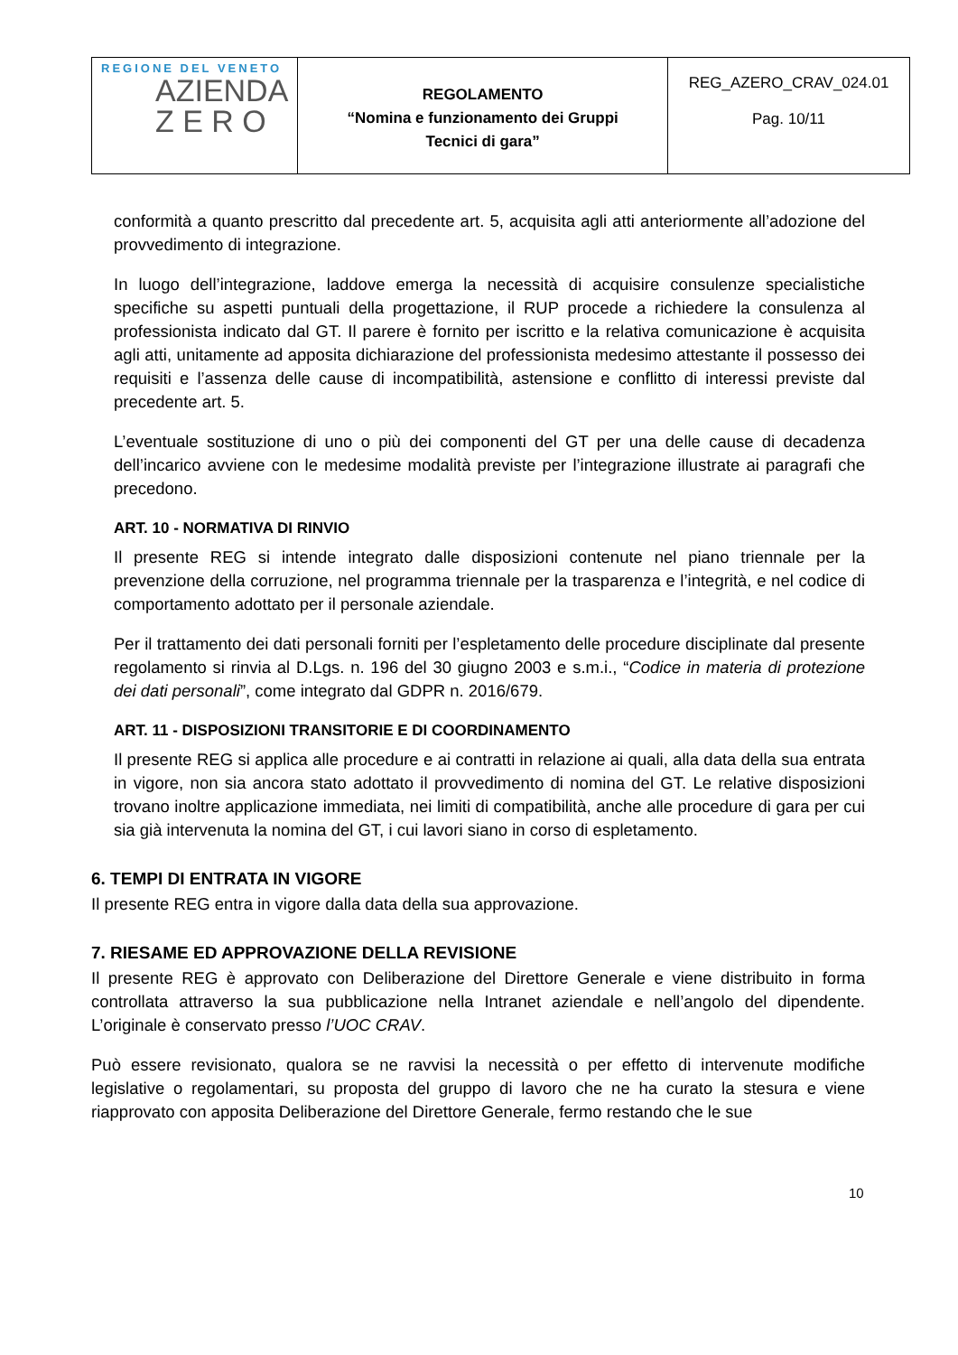| REGIONE DEL VENETO AZIENDA Z E R O | REGOLAMENTO “Nomina e funzionamento dei Gruppi Tecnici di gara” | REG_AZERO_CRAV_024.01 Pag. 10/11 |
conformità a quanto prescritto dal precedente art. 5, acquisita agli atti anteriormente all’adozione del provvedimento di integrazione.
In luogo dell’integrazione, laddove emerga la necessità di acquisire consulenze specialistiche specifiche su aspetti puntuali della progettazione, il RUP procede a richiedere la consulenza al professionista indicato dal GT. Il parere è fornito per iscritto e la relativa comunicazione è acquisita agli atti, unitamente ad apposita dichiarazione del professionista medesimo attestante il possesso dei requisiti e l’assenza delle cause di incompatibilità, astensione e conflitto di interessi previste dal precedente art. 5.
L’eventuale sostituzione di uno o più dei componenti del GT per una delle cause di decadenza dell’incarico avviene con le medesime modalità previste per l’integrazione illustrate ai paragrafi che precedono.
ART. 10 - NORMATIVA DI RINVIO
Il presente REG si intende integrato dalle disposizioni contenute nel piano triennale per la prevenzione della corruzione, nel programma triennale per la trasparenza e l’integrità, e nel codice di comportamento adottato per il personale aziendale.
Per il trattamento dei dati personali forniti per l’espletamento delle procedure disciplinate dal presente regolamento si rinvia al D.Lgs. n. 196 del 30 giugno 2003 e s.m.i., “Codice in materia di protezione dei dati personali”, come integrato dal GDPR n. 2016/679.
ART. 11 - DISPOSIZIONI TRANSITORIE E DI COORDINAMENTO
Il presente REG si applica alle procedure e ai contratti in relazione ai quali, alla data della sua entrata in vigore, non sia ancora stato adottato il provvedimento di nomina del GT. Le relative disposizioni trovano inoltre applicazione immediata, nei limiti di compatibilità, anche alle procedure di gara per cui sia già intervenuta la nomina del GT, i cui lavori siano in corso di espletamento.
6. TEMPI DI ENTRATA IN VIGORE
Il presente REG entra in vigore dalla data della sua approvazione.
7. RIESAME ED APPROVAZIONE DELLA REVISIONE
Il presente REG è approvato con Deliberazione del Direttore Generale e viene distribuito in forma controllata attraverso la sua pubblicazione nella Intranet aziendale e nell’angolo del dipendente. L’originale è conservato presso l’UOC CRAV.
Può essere revisionato, qualora se ne ravvisi la necessità o per effetto di intervenute modifiche legislative o regolamentari, su proposta del gruppo di lavoro che ne ha curato la stesura e viene riapprovato con apposita Deliberazione del Direttore Generale, fermo restando che le sue
10